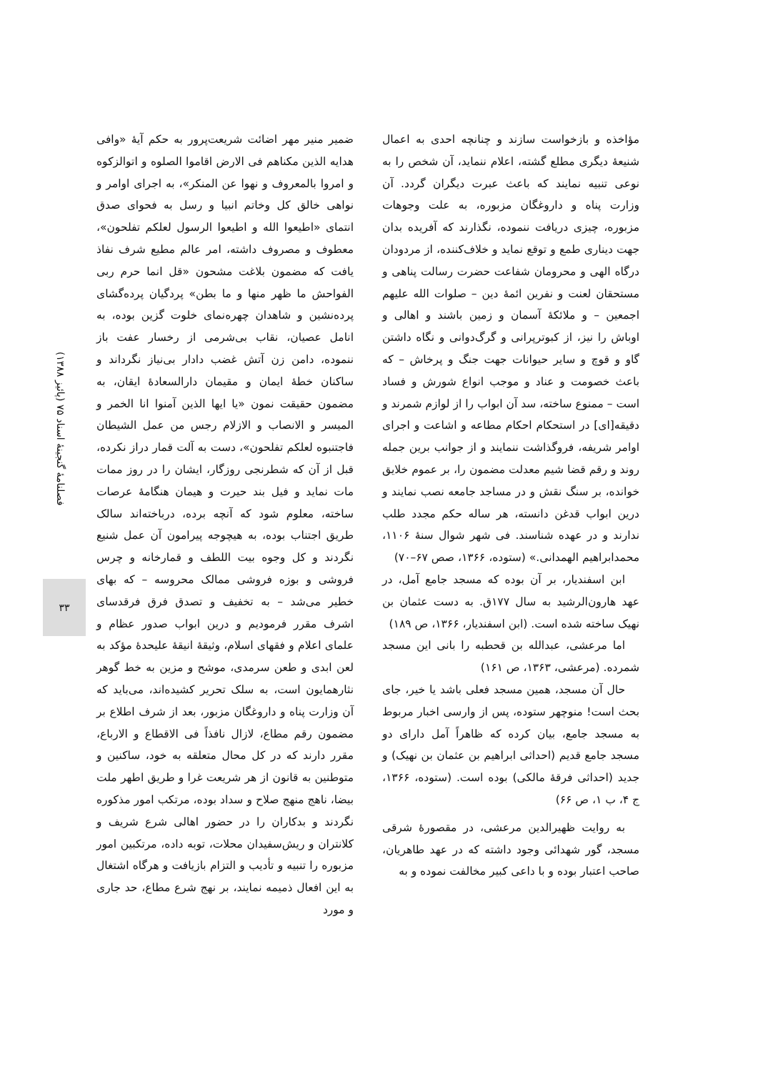ضمیر منیر مهر اضائت شریعت‌پرور به حکم آیهٔ «وافی هدایه الذین مکناهم فی الارض اقاموا الصلوه و اتوالزکوه و امروا بالمعروف و نهوا عن المنکر»، به اجرای اوامر و نواهی خالق کل وخاتم انبیا و رسل به فحوای صدق انتمای «اطیعوا الله و اطیعوا الرسول لعلکم تفلحون»، معطوف و مصروف داشته، امر عالم مطیع شرف نفاذ یافت که مضمون بلاغت مشحون «قل انما حرم ربی الفواحش ما ظهر منها و ما بطن» پردگیان پرده‌گشای پرده‌نشین و شاهدان چهره‌نمای خلوت گزین بوده، به انامل عصیان، نقاب بی‌شرمی از رخسار عفت باز ننموده، دامن زن آتش غضب دادار بی‌نیاز نگرداند و ساکنان خطهٔ ایمان و مقیمان دارالسعادهٔ ایقان، به مضمون حقیقت نمون «یا ایها الذین آمنوا انا الخمر و المیسر و الانصاب و الازلام رجس من عمل الشیطان فاجتنبوه لعلکم تفلحون»، دست به آلت قمار دراز نکرده، قبل از آن که شطرنجی روزگار، ایشان را در روز ممات مات نماید و فیل بند حیرت و هیمان هنگامهٔ عرصات ساخته، معلوم شود که آنچه برده، درباخته‌اند سالک طریق اجتناب بوده، به هیچوجه پیرامون آن عمل شنیع نگردند و کل وجوه بیت اللطف و قمارخانه و چرس فروشی و بوزه فروشی ممالک محروسه – که بهای خطیر می‌شد – به تخفیف و تصدق فرق فرقدسای اشرف مقرر فرمودیم و درین ابواب صدور عظام و علمای اعلام و فقهای اسلام، وثیقهٔ انیقهٔ علیحدهٔ مؤکد به لعن ابدی و طعن سرمدی، موشح و مزین به خط گوهر نثارهمایون است، به سلک تحریر کشیده‌اند، می‌باید که آن وزارت پناه و داروغگان مزبور، بعد از شرف اطلاع بر مضمون رقم مطاع، لازال نافذاً فی الاقطاع و الارباع، مقرر دارند که در کل محال متعلقه به خود، ساکنین و متوطنین به قانون از هر شریعت غرا و طریق اطهر ملت بیضا، ناهج منهج صلاح و سداد بوده، مرتکب امور مذکوره نگردند و بدکاران را در حضور اهالی شرع شریف و کلانتران و ریش‌سفیدان محلات، توبه داده، مرتکبین امور مزبوره را تنبیه و تأدیب و التزام بازیافت و هرگاه اشتغال به این افعال ذمیمه نمایند، بر نهج شرع مطاع، حد جاری و مورد
مؤاخذه و بازخواست سازند و چنانچه احدی به اعمال شنیعهٔ دیگری مطلع گشته، اعلام ننماید، آن شخص را به نوعی تنبیه نمایند که باعث عبرت دیگران گردد. آن وزارت پناه و داروغگان مزبوره، به علت وجوهات مزبوره، چیزی دریافت ننموده، نگذارند که آفریده بدان جهت دیناری طمع و توقع نماید و خلاف‌کننده، از مردودان درگاه الهی و محرومان شفاعت حضرت رسالت پناهی و مستحقان لعنت و نفرین ائمهٔ دین – صلوات الله علیهم اجمعین – و ملائکهٔ آسمان و زمین باشند و اهالی و اوباش را نیز، از کبوترپرانی و گرگ‌دوانی و نگاه داشتن گاو و قوچ و سایر حیوانات جهت جنگ و پرخاش – که باعث خصومت و عناد و موجب انواع شورش و فساد است – ممنوع ساخته، سد آن ابواب را از لوازم شمرند و دقیقه[ای] در استحکام احکام مطاعه و اشاعت و اجرای اوامر شریفه، فروگذاشت ننمایند و از جوانب برین جمله روند و رقم قضا شیم معدلت مضمون را، بر عموم خلایق خوانده، بر سنگ نقش و در مساجد جامعه نصب نمایند و درین ابواب قدغن دانسته، هر ساله حکم مجدد طلب ندارند و در عهده شناسند. فی شهر شوال سنهٔ ۱۱۰۶، محمدابراهیم الهمدانی.» (ستوده، ۱۳۶۶، صص ۶۷–۷۰)
ابن اسفندیار، بر آن بوده که مسجد جامع آمل، در عهد هارون‌الرشید به سال ۱۷۷ق. به دست عثمان بن نهیک ساخته شده است. (ابن اسفندیار، ۱۳۶۶، ص ۱۸۹)
اما مرعشی، عبدالله بن قحطبه را بانی این مسجد شمرده. (مرعشی، ۱۳۶۳، ص ۱۶۱)
حال آن مسجد، همین مسجد فعلی باشد یا خیر، جای بحث است! منوچهر ستوده، پس از وارسی اخبار مربوط به مسجد جامع، بیان کرده که ظاهراً آمل دارای دو مسجد جامع قدیم (احداثی ابراهیم بن عثمان بن نهیک) و جدید (احداثی فرقهٔ مالکی) بوده است. (ستوده، ۱۳۶۶، ج ۴، ب ۱، ص ۶۶)
به روایت ظهیرالدین مرعشی، در مقصورهٔ شرقی مسجد، گور شهدائی وجود داشته که در عهد طاهریان، صاحب اعتبار بوده و با داعی کبیر مخالفت نموده و به
فصلنامهٔ گنجینهٔ اسناد ۷۵ (پائیز ۱۳۸۸)
۳۳